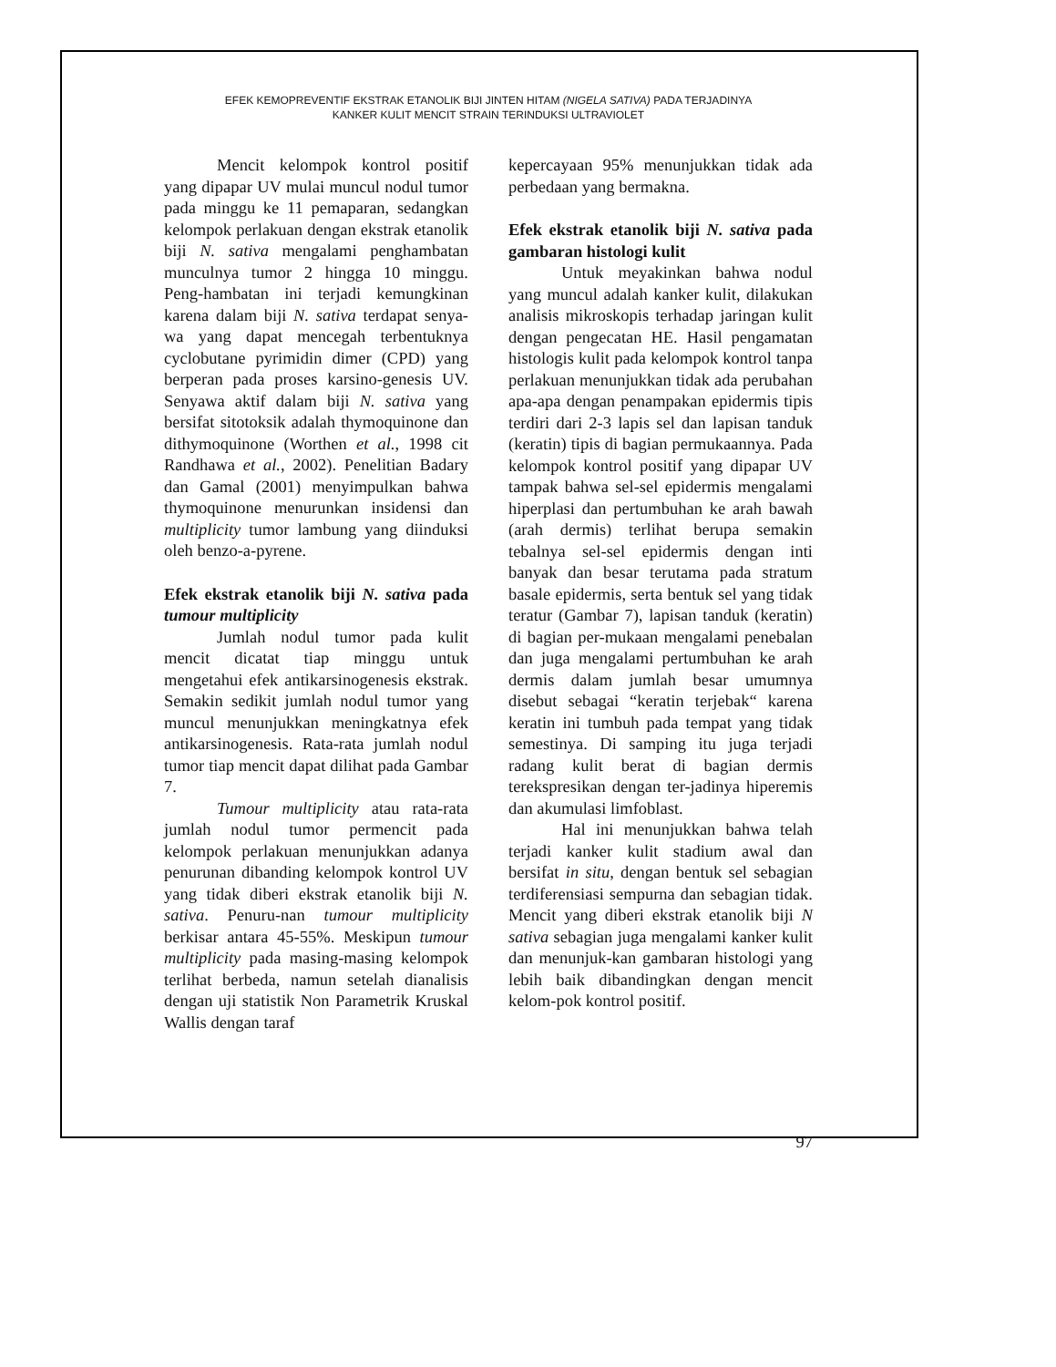EFEK KEMOPREVENTIF EKSTRAK ETANOLIK BIJI JINTEN HITAM (NIGELA SATIVA) PADA TERJADINYA
KANKER KULIT MENCIT STRAIN TERINDUKSI ULTRAVIOLET
Mencit kelompok kontrol positif yang dipapar UV mulai muncul nodul tumor pada minggu ke 11 pemaparan, sedangkan kelompok perlakuan dengan ekstrak etanolik biji N. sativa mengalami penghambatan munculnya tumor 2 hingga 10 minggu. Peng-hambatan ini terjadi kemungkinan karena dalam biji N. sativa terdapat senya-wa yang dapat mencegah terbentuknya cyclobutane pyrimidin dimer (CPD) yang berperan pada proses karsino-genesis UV. Senyawa aktif dalam biji N. sativa yang bersifat sitotoksik adalah thymoquinone dan dithymoquinone (Worthen et al., 1998 cit Randhawa et al., 2002). Penelitian Badary dan Gamal (2001) menyimpulkan bahwa thymoquinone menurunkan insidensi dan multiplicity tumor lambung yang diinduksi oleh benzo-a-pyrene.
Efek ekstrak etanolik biji N. sativa pada tumour multiplicity
Jumlah nodul tumor pada kulit mencit dicatat tiap minggu untuk mengetahui efek antikarsinogenesis ekstrak. Semakin sedikit jumlah nodul tumor yang muncul menunjukkan meningkatnya efek antikarsinogenesis. Rata-rata jumlah nodul tumor tiap mencit dapat dilihat pada Gambar 7.
Tumour multiplicity atau rata-rata jumlah nodul tumor permencit pada kelompok perlakuan menunjukkan adanya penurunan dibanding kelompok kontrol UV yang tidak diberi ekstrak etanolik biji N. sativa. Penuru-nan tumour multiplicity berkisar antara 45-55%. Meskipun tumour multiplicity pada masing-masing kelompok terlihat berbeda, namun setelah dianalisis dengan uji statistik Non Parametrik Kruskal Wallis dengan taraf
kepercayaan 95% menunjukkan tidak ada perbedaan yang bermakna.
Efek ekstrak etanolik biji N. sativa pada gambaran histologi kulit
Untuk meyakinkan bahwa nodul yang muncul adalah kanker kulit, dilakukan analisis mikroskopis terhadap jaringan kulit dengan pengecatan HE. Hasil pengamatan histologis kulit pada kelompok kontrol tanpa perlakuan menunjukkan tidak ada perubahan apa-apa dengan penampakan epidermis tipis terdiri dari 2-3 lapis sel dan lapisan tanduk (keratin) tipis di bagian permukaannya. Pada kelompok kontrol positif yang dipapar UV tampak bahwa sel-sel epidermis mengalami hiperplasi dan pertumbuhan ke arah bawah (arah dermis) terlihat berupa semakin tebalnya sel-sel epidermis dengan inti banyak dan besar terutama pada stratum basale epidermis, serta bentuk sel yang tidak teratur (Gambar 7), lapisan tanduk (keratin) di bagian per-mukaan mengalami penebalan dan juga mengalami pertumbuhan ke arah dermis dalam jumlah besar umumnya disebut sebagai “keratin terjebak“ karena keratin ini tumbuh pada tempat yang tidak semestinya. Di samping itu juga terjadi radang kulit berat di bagian dermis terekspresikan dengan ter-jadinya hiperemis dan akumulasi limfoblast.
Hal ini menunjukkan bahwa telah terjadi kanker kulit stadium awal dan bersifat in situ, dengan bentuk sel sebagian terdiferensiasi sempurna dan sebagian tidak. Mencit yang diberi ekstrak etanolik biji N sativa sebagian juga mengalami kanker kulit dan menunjuk-kan gambaran histologi yang lebih baik dibandingkan dengan mencit kelom-pok kontrol positif.
97